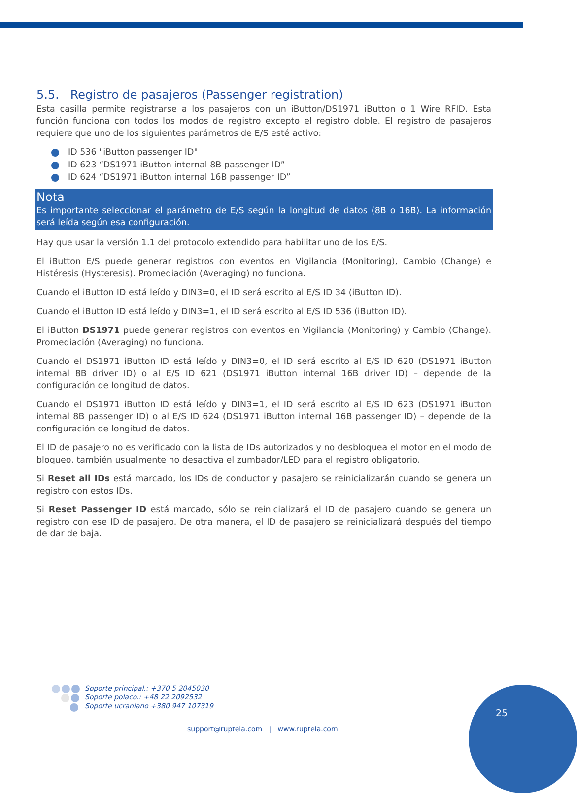5.5. Registro de pasajeros (Passenger registration)
Esta casilla permite registrarse a los pasajeros con un iButton/DS1971 iButton o 1 Wire RFID. Esta función funciona con todos los modos de registro excepto el registro doble. El registro de pasajeros requiere que uno de los siguientes parámetros de E/S esté activo:
ID 536 "iButton passenger ID"
ID 623 “DS1971 iButton internal 8B passenger ID”
ID 624 “DS1971 iButton internal 16B passenger ID”
Nota
Es importante seleccionar el parámetro de E/S según la longitud de datos (8B o 16B). La información será leída según esa configuración.
Hay que usar la versión 1.1 del protocolo extendido para habilitar uno de los E/S.
El iButton E/S puede generar registros con eventos en Vigilancia (Monitoring), Cambio (Change) e Histéresis (Hysteresis). Promediación (Averaging) no funciona.
Cuando el iButton ID está leído y DIN3=0, el ID será escrito al E/S ID 34 (iButton ID).
Cuando el iButton ID está leído y DIN3=1, el ID será escrito al E/S ID 536 (iButton ID).
El iButton DS1971 puede generar registros con eventos en Vigilancia (Monitoring) y Cambio (Change). Promediación (Averaging) no funciona.
Cuando el DS1971 iButton ID está leído y DIN3=0, el ID será escrito al E/S ID 620 (DS1971 iButton internal 8B driver ID) o al E/S ID 621 (DS1971 iButton internal 16B driver ID) – depende de la configuración de longitud de datos.
Cuando el DS1971 iButton ID está leído y DIN3=1, el ID será escrito al E/S ID 623 (DS1971 iButton internal 8B passenger ID) o al E/S ID 624 (DS1971 iButton internal 16B passenger ID) – depende de la configuración de longitud de datos.
El ID de pasajero no es verificado con la lista de IDs autorizados y no desbloquea el motor en el modo de bloqueo, también usualmente no desactiva el zumbador/LED para el registro obligatorio.
Si Reset all IDs está marcado, los IDs de conductor y pasajero se reinicializarán cuando se genera un registro con estos IDs.
Si Reset Passenger ID está marcado, sólo se reinicializará el ID de pasajero cuando se genera un registro con ese ID de pasajero. De otra manera, el ID de pasajero se reinicializará después del tiempo de dar de baja.
Soporte principal.: +370 5 2045030
Soporte polaco.: +48 22 2092532
Soporte ucraniano +380 947 107319
support@ruptela.com | www.ruptela.com
25